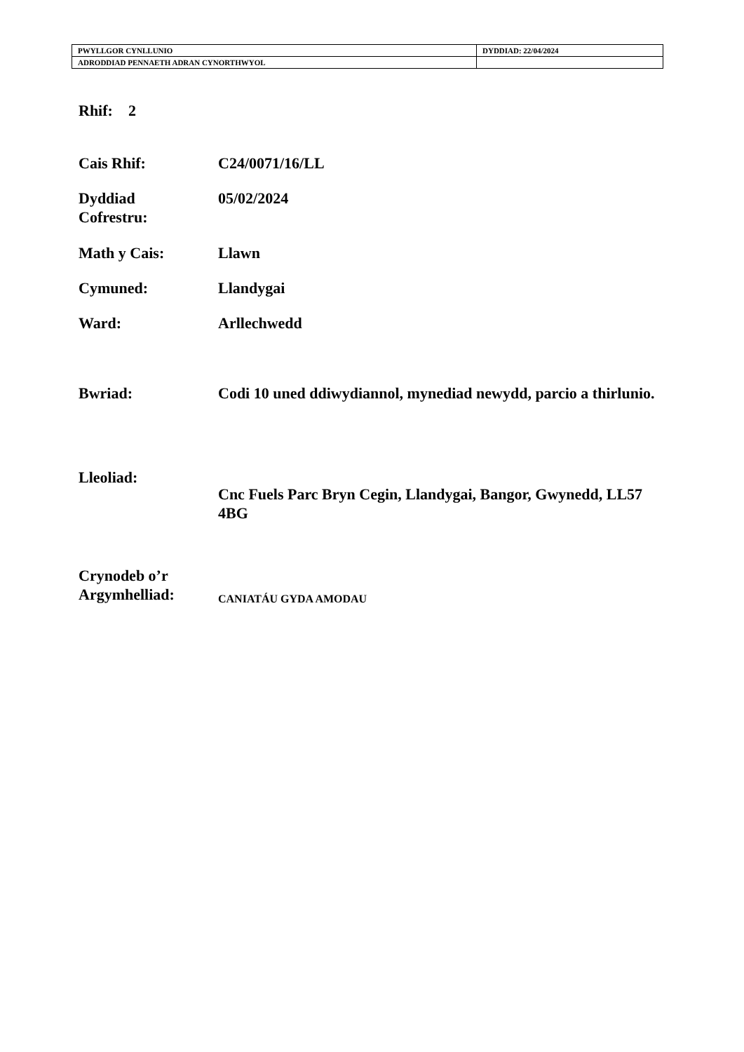| PWYLLGOR CYNLLUNIO | DYDDIAD: 22/04/2024 |
| ADRODDIAD PENNAETH ADRAN CYNORTHWYOL | |
Rhif: 2
| Cais Rhif: | C24/0071/16/LL |
| Dyddiad Cofrestru: | 05/02/2024 |
| Math y Cais: | Llawn |
| Cymuned: | Llandygai |
| Ward: | Arllechwedd |
| Bwriad: | Codi 10 uned ddiwydiannol, mynediad newydd, parcio a thirlunio. |
| Lleoliad: | Cnc Fuels Parc Bryn Cegin, Llandygai, Bangor, Gwynedd, LL57 4BG |
| Crynodeb o’r Argymhelliad: | C ANIATÁU GYDA AMODAU |